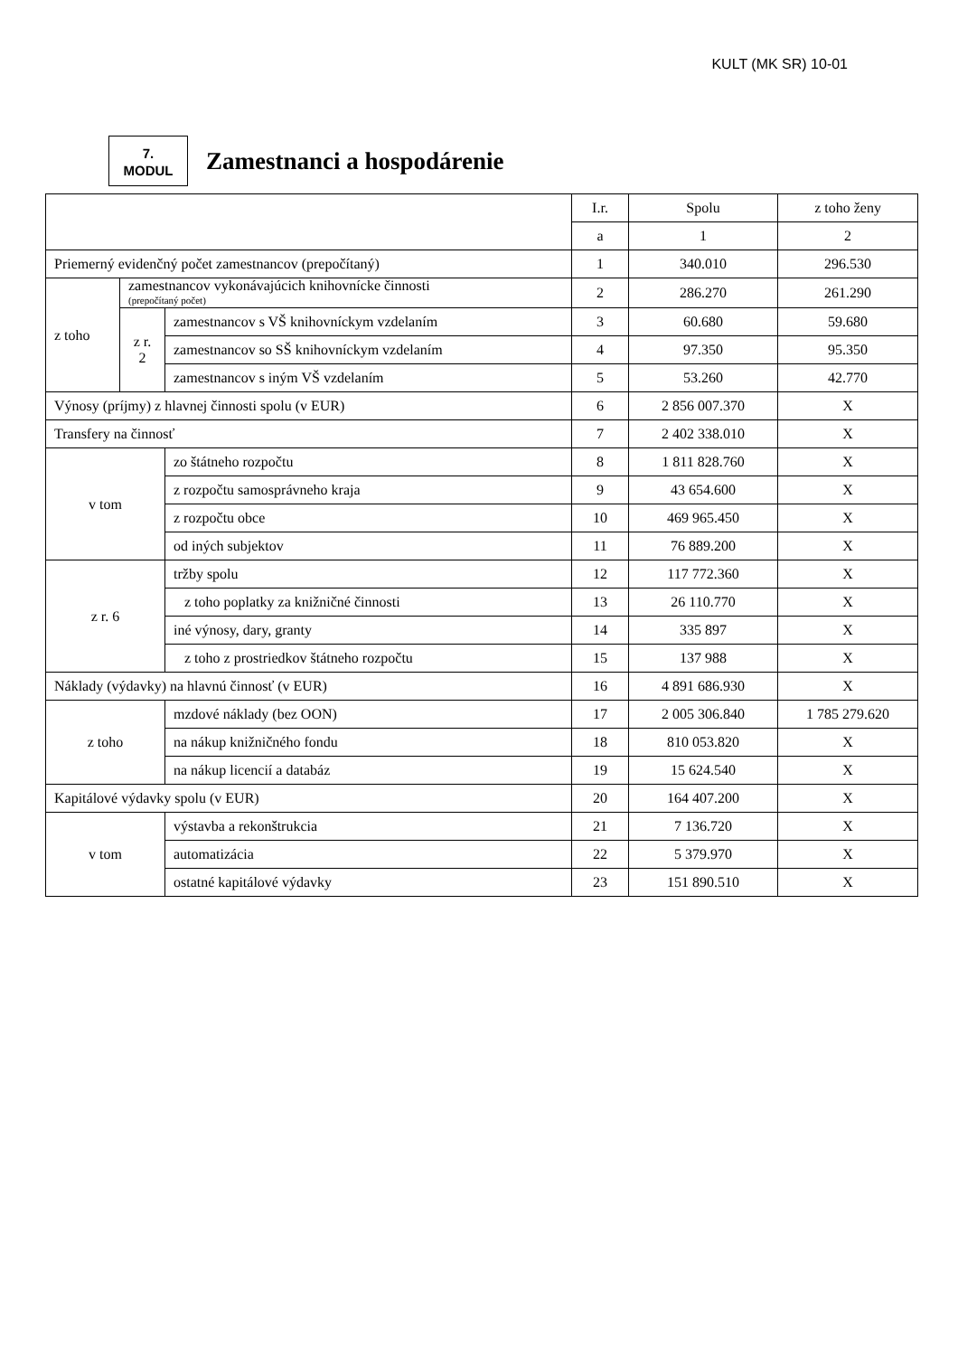KULT (MK SR) 10-01
7.
MODUL
Zamestnanci a hospodárenie
| | | | I.r. | Spolu | z toho ženy |
| --- | --- | --- | --- | --- | --- |
| | | | a | 1 | 2 |
| Priemerný evidenčný počet zamestnancov (prepočítaný) | | | 1 | 340.010 | 296.530 |
| z toho | zamestnancov vykonávajúcich knihovnícke činnosti (prepočítaný počet) | | 2 | 286.270 | 261.290 |
| | z r. 2 | zamestnancov s VŠ knihovníckym vzdelaním | 3 | 60.680 | 59.680 |
| | | zamestnancov so SŠ knihovníckym vzdelaním | 4 | 97.350 | 95.350 |
| | | zamestnancov s iným VŠ vzdelaním | 5 | 53.260 | 42.770 |
| Výnosy (príjmy) z hlavnej činnosti spolu (v EUR) | | | 6 | 2 856 007.370 | X |
| Transfery na činnosť | | | 7 | 2 402 338.010 | X |
| v tom | | zo štátneho rozpočtu | 8 | 1 811 828.760 | X |
| | | z rozpočtu samosprávneho kraja | 9 | 43 654.600 | X |
| | | z rozpočtu obce | 10 | 469 965.450 | X |
| | | od iných subjektov | 11 | 76 889.200 | X |
| z r. 6 | | tržby spolu | 12 | 117 772.360 | X |
| | | z toho poplatky za knižničné činnosti | 13 | 26 110.770 | X |
| | | iné výnosy, dary, granty | 14 | 335 897 | X |
| | | z toho z prostriedkov štátneho rozpočtu | 15 | 137 988 | X |
| Náklady (výdavky) na hlavnú činnosť (v EUR) | | | 16 | 4 891 686.930 | X |
| z toho | | mzdové náklady (bez OON) | 17 | 2 005 306.840 | 1 785 279.620 |
| | | na nákup knižničného fondu | 18 | 810 053.820 | X |
| | | na nákup licencií a databáz | 19 | 15 624.540 | X |
| Kapitálové výdavky spolu (v EUR) | | | 20 | 164 407.200 | X |
| v tom | | výstavba a rekonštrukcia | 21 | 7 136.720 | X |
| | | automatizácia | 22 | 5 379.970 | X |
| | | ostatné kapitálové výdavky | 23 | 151 890.510 | X |